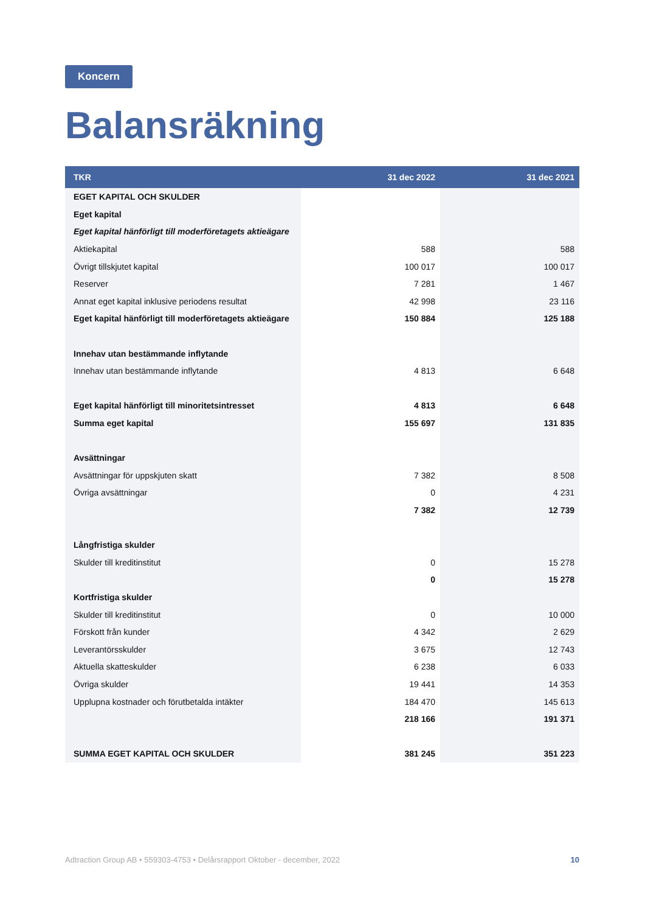Koncern
Balansräkning
| TKR | 31 dec 2022 | 31 dec 2021 |
| --- | --- | --- |
| EGET KAPITAL OCH SKULDER | | |
| Eget kapital | | |
| Eget kapital hänförligt till moderföretagets aktieägare | | |
| Aktiekapital | 588 | 588 |
| Övrigt tillskjutet kapital | 100 017 | 100 017 |
| Reserver | 7 281 | 1 467 |
| Annat eget kapital inklusive periodens resultat | 42 998 | 23 116 |
| Eget kapital hänförligt till moderföretagets aktieägare | 150 884 | 125 188 |
| Innehav utan bestämmande inflytande | | |
| Innehav utan bestämmande inflytande | 4 813 | 6 648 |
| Eget kapital hänförligt till minoritetsintresset | 4 813 | 6 648 |
| Summa eget kapital | 155 697 | 131 835 |
| Avsättningar | | |
| Avsättningar för uppskjuten skatt | 7 382 | 8 508 |
| Övriga avsättningar | 0 | 4 231 |
| | 7 382 | 12 739 |
| Långfristiga skulder | | |
| Skulder till kreditinstitut | 0 | 15 278 |
| | 0 | 15 278 |
| Kortfristiga skulder | | |
| Skulder till kreditinstitut | 0 | 10 000 |
| Förskott från kunder | 4 342 | 2 629 |
| Leverantörsskulder | 3 675 | 12 743 |
| Aktuella skatteskulder | 6 238 | 6 033 |
| Övriga skulder | 19 441 | 14 353 |
| Upplupna kostnader och förutbetalda intäkter | 184 470 | 145 613 |
| | 218 166 | 191 371 |
| SUMMA EGET KAPITAL OCH SKULDER | 381 245 | 351 223 |
Adtraction Group AB • 559303-4753 • Delårsrapport Oktober - december, 2022 10